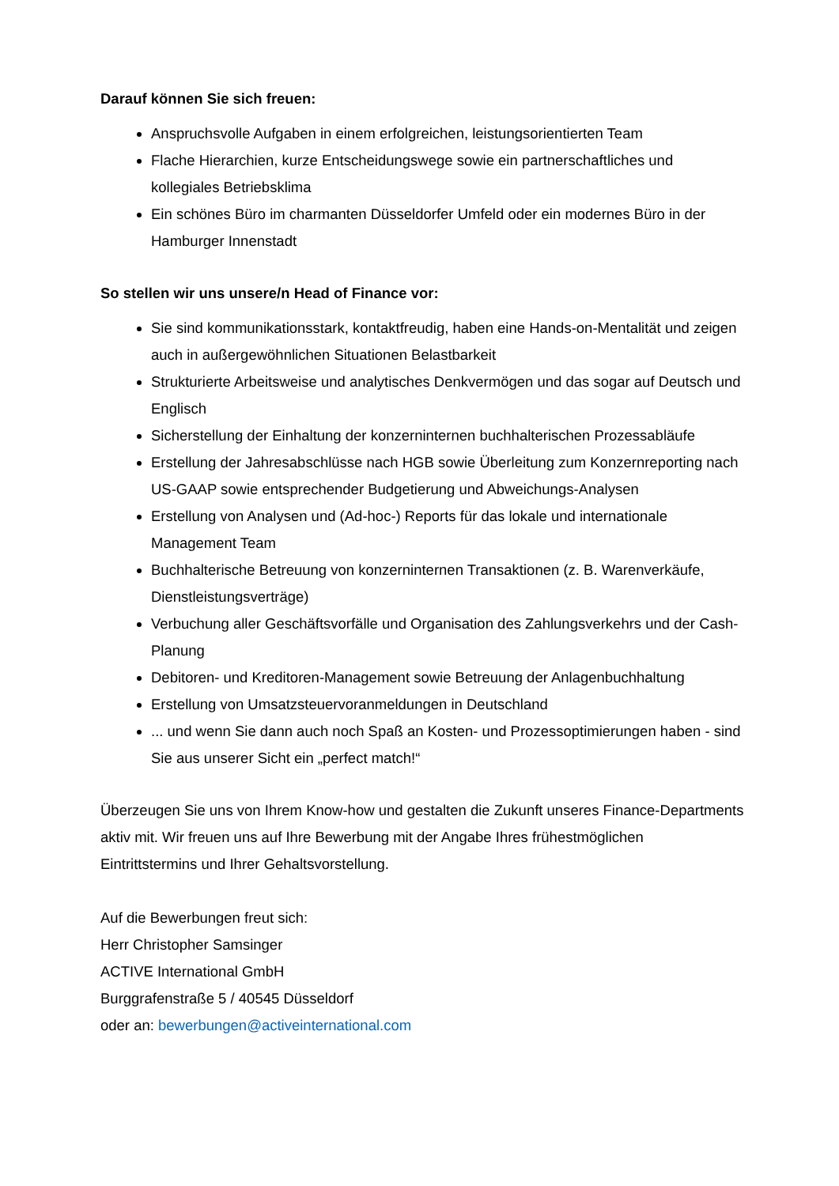Darauf können Sie sich freuen:
Anspruchsvolle Aufgaben in einem erfolgreichen, leistungsorientierten Team
Flache Hierarchien, kurze Entscheidungswege sowie ein partnerschaftliches und kollegiales Betriebsklima
Ein schönes Büro im charmanten Düsseldorfer Umfeld oder ein modernes Büro in der Hamburger Innenstadt
So stellen wir uns unsere/n Head of Finance vor:
Sie sind kommunikationsstark, kontaktfreudig, haben eine Hands-on-Mentalität und zeigen auch in außergewöhnlichen Situationen Belastbarkeit
Strukturierte Arbeitsweise und analytisches Denkvermögen und das sogar auf Deutsch und Englisch
Sicherstellung der Einhaltung der konzerninternen buchhalterischen Prozessabläufe
Erstellung der Jahresabschlüsse nach HGB sowie Überleitung zum Konzernreporting nach US-GAAP sowie entsprechender Budgetierung und Abweichungs-Analysen
Erstellung von Analysen und (Ad-hoc-) Reports für das lokale und internationale Management Team
Buchhalterische Betreuung von konzerninternen Transaktionen (z. B. Warenverkäufe, Dienstleistungsverträge)
Verbuchung aller Geschäftsvorfälle und Organisation des Zahlungsverkehrs und der Cash-Planung
Debitoren- und Kreditoren-Management sowie Betreuung der Anlagenbuchhaltung
Erstellung von Umsatzsteuervoranmeldungen in Deutschland
... und wenn Sie dann auch noch Spaß an Kosten- und Prozessoptimierungen haben - sind Sie aus unserer Sicht ein „perfect match!“
Überzeugen Sie uns von Ihrem Know-how und gestalten die Zukunft unseres Finance-Departments aktiv mit. Wir freuen uns auf Ihre Bewerbung mit der Angabe Ihres frühestmöglichen Eintrittstermins und Ihrer Gehaltsvorstellung.
Auf die Bewerbungen freut sich:
Herr Christopher Samsinger
ACTIVE International GmbH
Burggrafenstraße 5 / 40545 Düsseldorf
oder an: bewerbungen@activeinternational.com